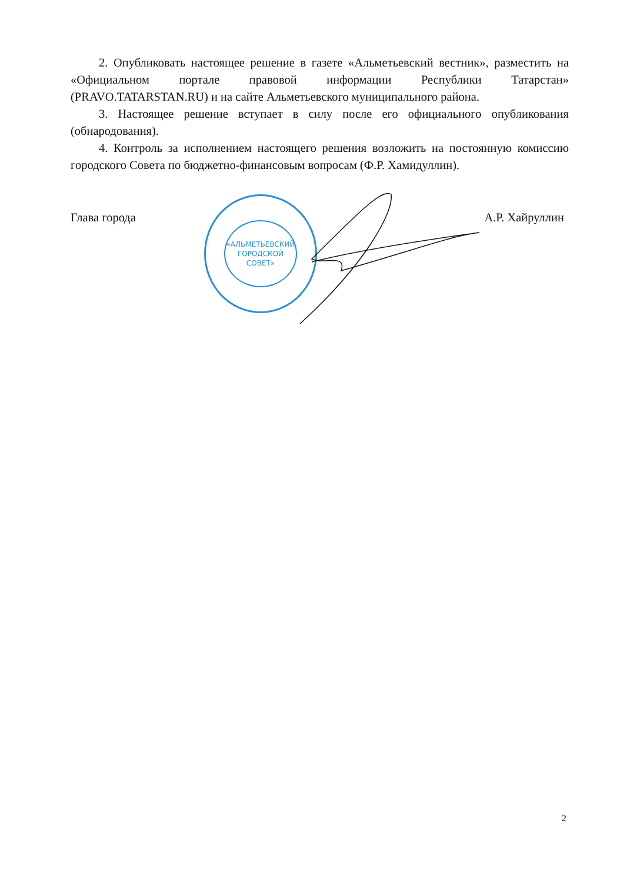2. Опубликовать настоящее решение в газете «Альметьевский вестник», разместить на «Официальном портале правовой информации Республики Татарстан» (PRAVO.TATARSTAN.RU) и на сайте Альметьевского муниципального района.
3. Настоящее решение вступает в силу после его официального опубликования (обнародования).
4. Контроль за исполнением настоящего решения возложить на постоянную комиссию городского Совета по бюджетно-финансовым вопросам (Ф.Р. Хамидуллин).
Глава города А.Р. Хайруллин
«АЛЬМЕТЬЕВСКИЙ
ГОРОДСКОЙ
СОВЕТ»
2